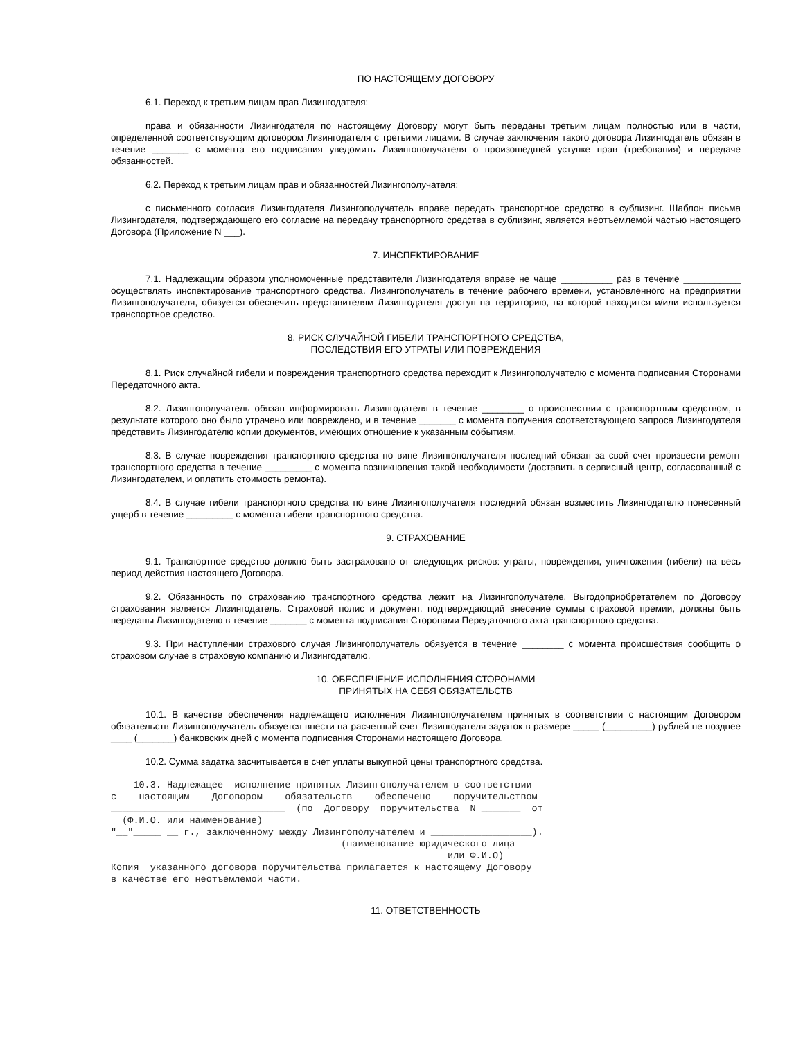ПО НАСТОЯЩЕМУ ДОГОВОРУ
6.1. Переход к третьим лицам прав Лизингодателя:
права и обязанности Лизингодателя по настоящему Договору могут быть переданы третьим лицам полностью или в части, определенной соответствующим договором Лизингодателя с третьими лицами. В случае заключения такого договора Лизингодатель обязан в течение _______ с момента его подписания уведомить Лизингополучателя о произошедшей уступке прав (требования) и передаче обязанностей.
6.2. Переход к третьим лицам прав и обязанностей Лизингополучателя:
с письменного согласия Лизингодателя Лизингополучатель вправе передать транспортное средство в сублизинг. Шаблон письма Лизингодателя, подтверждающего его согласие на передачу транспортного средства в сублизинг, является неотъемлемой частью настоящего Договора (Приложение N ___).
7. ИНСПЕКТИРОВАНИЕ
7.1. Надлежащим образом уполномоченные представители Лизингодателя вправе не чаще __________ раз в течение ___________ осуществлять инспектирование транспортного средства. Лизингополучатель в течение рабочего времени, установленного на предприятии Лизингополучателя, обязуется обеспечить представителям Лизингодателя доступ на территорию, на которой находится и/или используется транспортное средство.
8. РИСК СЛУЧАЙНОЙ ГИБЕЛИ ТРАНСПОРТНОГО СРЕДСТВА,
ПОСЛЕДСТВИЯ ЕГО УТРАТЫ ИЛИ ПОВРЕЖДЕНИЯ
8.1. Риск случайной гибели и повреждения транспортного средства переходит к Лизингополучателю с момента подписания Сторонами Передаточного акта.
8.2. Лизингополучатель обязан информировать Лизингодателя в течение ________ о происшествии с транспортным средством, в результате которого оно было утрачено или повреждено, и в течение _______ с момента получения соответствующего запроса Лизингодателя представить Лизингодателю копии документов, имеющих отношение к указанным событиям.
8.3. В случае повреждения транспортного средства по вине Лизингополучателя последний обязан за свой счет произвести ремонт транспортного средства в течение _________ с момента возникновения такой необходимости (доставить в сервисный центр, согласованный с Лизингодателем, и оплатить стоимость ремонта).
8.4. В случае гибели транспортного средства по вине Лизингополучателя последний обязан возместить Лизингодателю понесенный ущерб в течение _________ с момента гибели транспортного средства.
9. СТРАХОВАНИЕ
9.1. Транспортное средство должно быть застраховано от следующих рисков: утраты, повреждения, уничтожения (гибели) на весь период действия настоящего Договора.
9.2. Обязанность по страхованию транспортного средства лежит на Лизингополучателе. Выгодоприобретателем по Договору страхования является Лизингодатель. Страховой полис и документ, подтверждающий внесение суммы страховой премии, должны быть переданы Лизингодателю в течение _______ с момента подписания Сторонами Передаточного акта транспортного средства.
9.3. При наступлении страхового случая Лизингополучатель обязуется в течение ________ с момента происшествия сообщить о страховом случае в страховую компанию и Лизингодателю.
10. ОБЕСПЕЧЕНИЕ ИСПОЛНЕНИЯ СТОРОНАМИ
ПРИНЯТЫХ НА СЕБЯ ОБЯЗАТЕЛЬСТВ
10.1. В качестве обеспечения надлежащего исполнения Лизингополучателем принятых в соответствии с настоящим Договором обязательств Лизингополучатель обязуется внести на расчетный счет Лизингодателя задаток в размере _____ (_________) рублей не позднее ____ (_______) банковских дней с момента подписания Сторонами настоящего Договора.
10.2. Сумма задатка засчитывается в счет уплаты выкупной цены транспортного средства.
    10.3. Надлежащее  исполнение принятых Лизингополучателем в соответствии
с    настоящим    Договором    обязательств    обеспечено    поручительством
_______________________________  (по  Договору  поручительства  N _______  от
  (Ф.И.О. или наименование)
"__"_____ __ г., заключенному между Лизингополучателем и __________________).
                                         (наименование юридического лица
                                                            или Ф.И.О)
Копия  указанного договора поручительства прилагается к настоящему Договору
в качестве его неотъемлемой части.
11. ОТВЕТСТВЕННОСТЬ